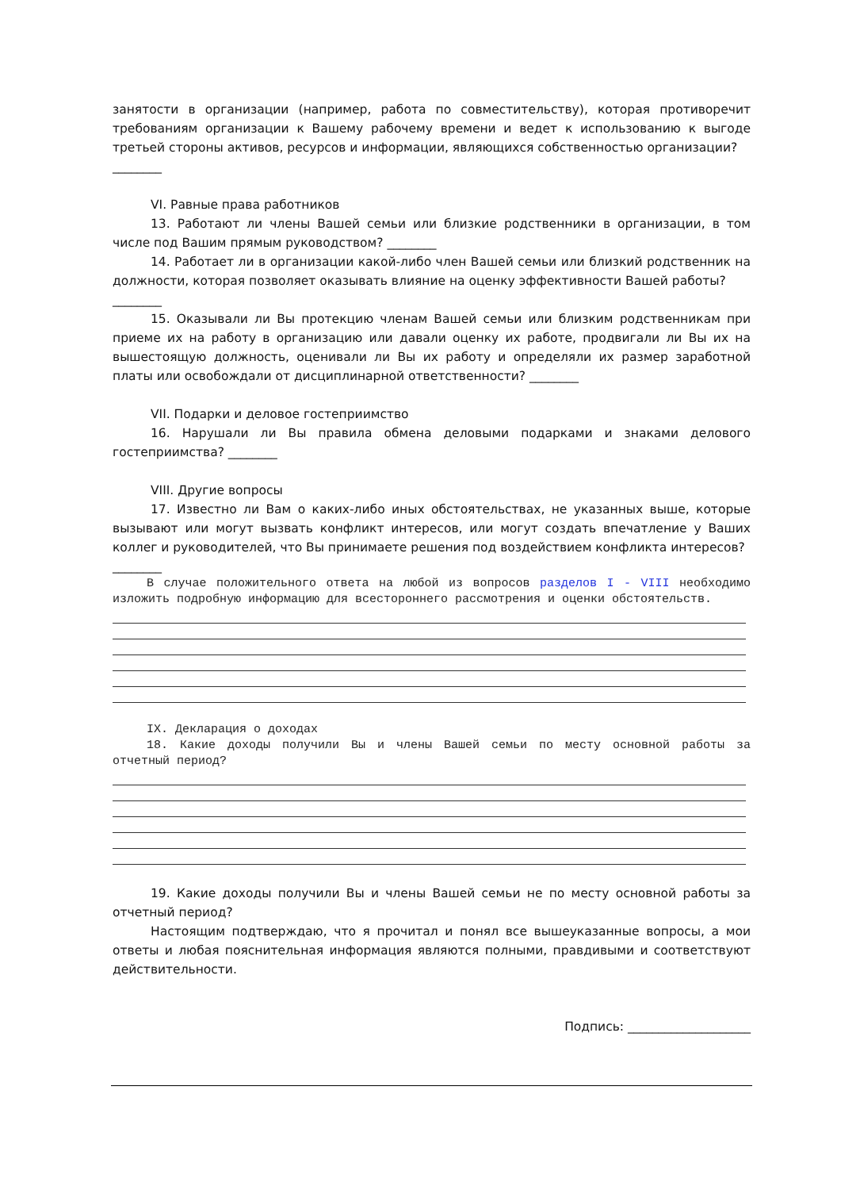занятости в организации (например, работа по совместительству), которая противоречит требованиям организации к Вашему рабочему времени и ведет к использованию к выгоде третьей стороны активов, ресурсов и информации, являющихся собственностью организации?
________
VI. Равные права работников
13. Работают ли члены Вашей семьи или близкие родственники в организации, в том числе под Вашим прямым руководством? ________
14. Работает ли в организации какой-либо член Вашей семьи или близкий родственник на должности, которая позволяет оказывать влияние на оценку эффективности Вашей работы?
________
15. Оказывали ли Вы протекцию членам Вашей семьи или близким родственникам при приеме их на работу в организацию или давали оценку их работе, продвигали ли Вы их на вышестоящую должность, оценивали ли Вы их работу и определяли их размер заработной платы или освобождали от дисциплинарной ответственности? ________
VII. Подарки и деловое гостеприимство
16. Нарушали ли Вы правила обмена деловыми подарками и знаками делового гостеприимства? ________
VIII. Другие вопросы
17. Известно ли Вам о каких-либо иных обстоятельствах, не указанных выше, которые вызывают или могут вызвать конфликт интересов, или могут создать впечатление у Ваших коллег и руководителей, что Вы принимаете решения под воздействием конфликта интересов?
________
В случае положительного ответа на любой из вопросов разделов I - VIII необходимо изложить подробную информацию для всестороннего рассмотрения и оценки обстоятельств.
IX. Декларация о доходах
18. Какие доходы получили Вы и члены Вашей семьи по месту основной работы за отчетный период?
19. Какие доходы получили Вы и члены Вашей семьи не по месту основной работы за отчетный период?
Настоящим подтверждаю, что я прочитал и понял все вышеуказанные вопросы, а мои ответы и любая пояснительная информация являются полными, правдивыми и соответствуют действительности.
Подпись: ____________________